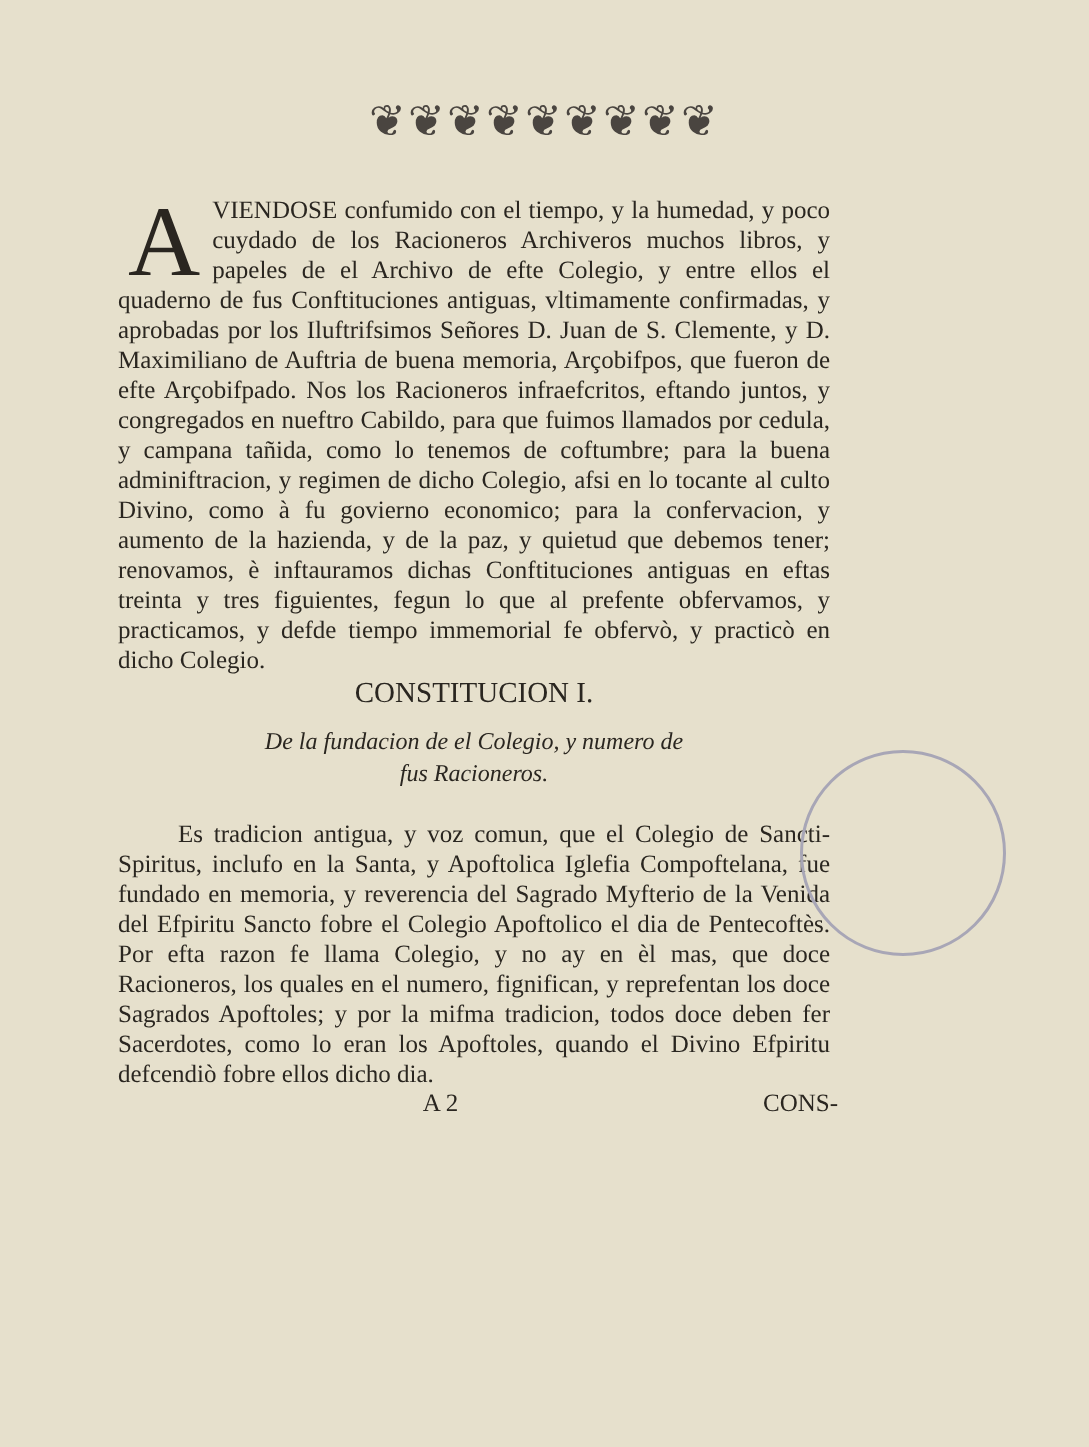❦❦❦❦❦❦❦❦❦
AVIENDOSE confumido con el tiempo, y la humedad, y poco cuydado de los Racioneros Archiveros muchos libros, y papeles de el Archivo de efte Colegio, y entre ellos el quaderno de fus Conftituciones antiguas, vltimamente confirmadas, y aprobadas por los Iluftrifsimos Señores D. Juan de S. Clemente, y D. Maximiliano de Auftria de buena memoria, Arçobifpos, que fueron de efte Arçobifpado. Nos los Racioneros infraefcritos, eftando juntos, y congregados en nueftro Cabildo, para que fuimos llamados por cedula, y campana tañida, como lo tenemos de coftumbre; para la buena adminiftracion, y regimen de dicho Colegio, afsi en lo tocante al culto Divino, como à fu govierno economico; para la confervacion, y aumento de la hazienda, y de la paz, y quietud que debemos tener; renovamos, è inftauramos dichas Conftituciones antiguas en eftas treinta y tres figuientes, fegun lo que al prefente obfervamos, y practicamos, y defde tiempo immemorial fe obfervò, y practicò en dicho Colegio.
CONSTITUCION I.
De la fundacion de el Colegio, y numero de
fus Racioneros.
Es tradicion antigua, y voz comun, que el Colegio de Sancti-Spiritus, inclufo en la Santa, y Apoftolica Iglefia Compoftelana, fue fundado en memoria, y reverencia del Sagrado Myfterio de la Venida del Efpiritu Sancto fobre el Colegio Apoftolico el dia de Pentecoftès. Por efta razon fe llama Colegio, y no ay en èl mas, que doce Racioneros, los quales en el numero, fignifican, y reprefentan los doce Sagrados Apoftoles; y por la mifma tradicion, todos doce deben fer Sacerdotes, como lo eran los Apoftoles, quando el Divino Efpiritu defcendiò fobre ellos dicho dia.
A 2 CONS-